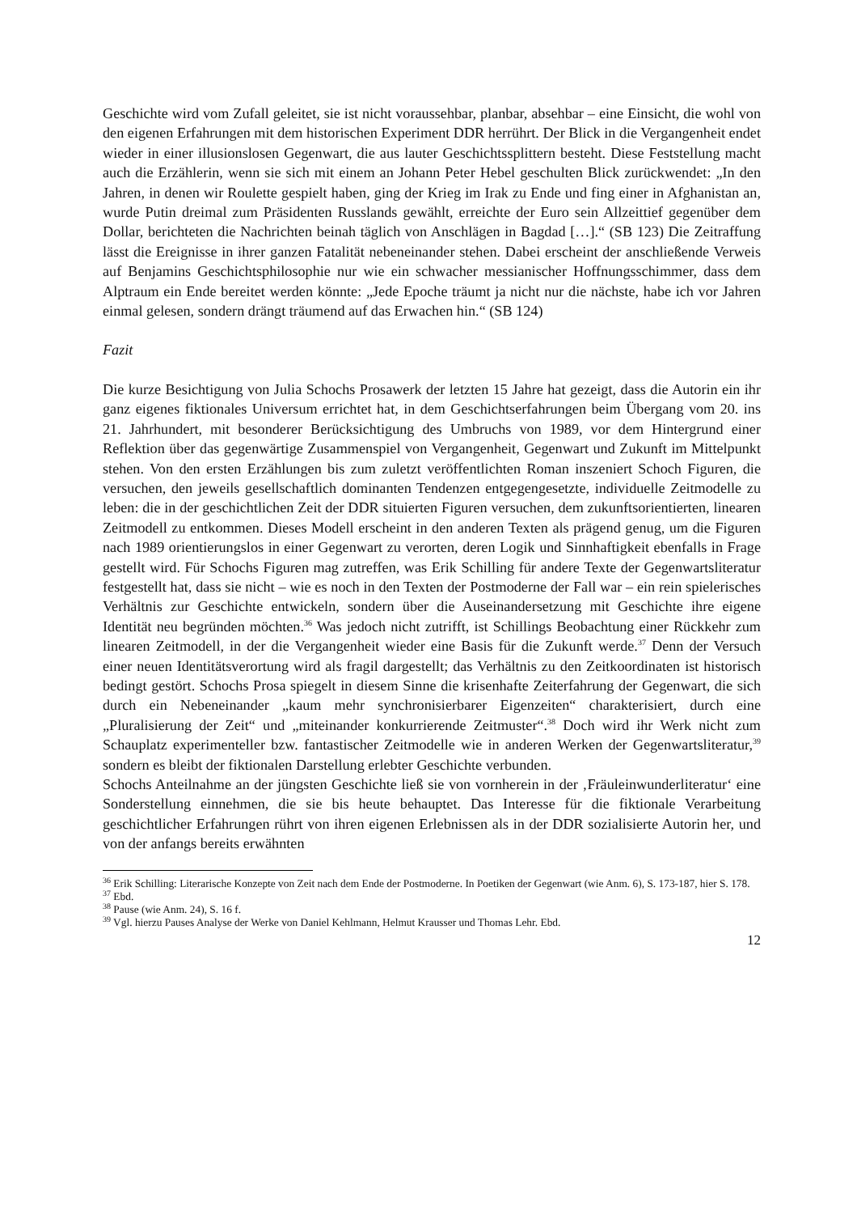Geschichte wird vom Zufall geleitet, sie ist nicht voraussehbar, planbar, absehbar – eine Einsicht, die wohl von den eigenen Erfahrungen mit dem historischen Experiment DDR herrührt. Der Blick in die Vergangenheit endet wieder in einer illusionslosen Gegenwart, die aus lauter Geschichtssplittern besteht. Diese Feststellung macht auch die Erzählerin, wenn sie sich mit einem an Johann Peter Hebel geschulten Blick zurückwendet: „In den Jahren, in denen wir Roulette gespielt haben, ging der Krieg im Irak zu Ende und fing einer in Afghanistan an, wurde Putin dreimal zum Präsidenten Russlands gewählt, erreichte der Euro sein Allzeittief gegenüber dem Dollar, berichteten die Nachrichten beinah täglich von Anschlägen in Bagdad […].“ (SB 123) Die Zeitraffung lässt die Ereignisse in ihrer ganzen Fatalität nebeneinander stehen. Dabei erscheint der anschließende Verweis auf Benjamins Geschichtsphilosophie nur wie ein schwacher messianischer Hoffnungsschimmer, dass dem Alptraum ein Ende bereitet werden könnte: „Jede Epoche träumt ja nicht nur die nächste, habe ich vor Jahren einmal gelesen, sondern drängt träumend auf das Erwachen hin.“ (SB 124)
Fazit
Die kurze Besichtigung von Julia Schochs Prosawerk der letzten 15 Jahre hat gezeigt, dass die Autorin ein ihr ganz eigenes fiktionales Universum errichtet hat, in dem Geschichtserfahrungen beim Übergang vom 20. ins 21. Jahrhundert, mit besonderer Berücksichtigung des Umbruchs von 1989, vor dem Hintergrund einer Reflektion über das gegenwärtige Zusammenspiel von Vergangenheit, Gegenwart und Zukunft im Mittelpunkt stehen. Von den ersten Erzählungen bis zum zuletzt veröffentlichten Roman inszeniert Schoch Figuren, die versuchen, den jeweils gesellschaftlich dominanten Tendenzen entgegengesetzte, individuelle Zeitmodelle zu leben: die in der geschichtlichen Zeit der DDR situierten Figuren versuchen, dem zukunftsorientierten, linearen Zeitmodell zu entkommen. Dieses Modell erscheint in den anderen Texten als prägend genug, um die Figuren nach 1989 orientierungslos in einer Gegenwart zu verorten, deren Logik und Sinnhaftigkeit ebenfalls in Frage gestellt wird. Für Schochs Figuren mag zutreffen, was Erik Schilling für andere Texte der Gegenwartsliteratur festgestellt hat, dass sie nicht – wie es noch in den Texten der Postmoderne der Fall war – ein rein spielerisches Verhältnis zur Geschichte entwickeln, sondern über die Auseinandersetzung mit Geschichte ihre eigene Identität neu begründen möchten.<sup>36</sup> Was jedoch nicht zutrifft, ist Schillings Beobachtung einer Rückkehr zum linearen Zeitmodell, in der die Vergangenheit wieder eine Basis für die Zukunft werde.<sup>37</sup> Denn der Versuch einer neuen Identitätsverortung wird als fragil dargestellt; das Verhältnis zu den Zeitkoordinaten ist historisch bedingt gestört. Schochs Prosa spiegelt in diesem Sinne die krisenhafte Zeiterfahrung der Gegenwart, die sich durch ein Nebeneinander „kaum mehr synchronisierbarer Eigenzeiten“ charakterisiert, durch eine „Pluralisierung der Zeit“ und „miteinander konkurrierende Zeitmuster“.<sup>38</sup> Doch wird ihr Werk nicht zum Schauplatz experimenteller bzw. fantastischer Zeitmodelle wie in anderen Werken der Gegenwartsliteratur,<sup>39</sup> sondern es bleibt der fiktionalen Darstellung erlebter Geschichte verbunden.
Schochs Anteilnahme an der jüngsten Geschichte ließ sie von vornherein in der ‚Fräuleinwunderliteratur‘ eine Sonderstellung einnehmen, die sie bis heute behauptet. Das Interesse für die fiktionale Verarbeitung geschichtlicher Erfahrungen rührt von ihren eigenen Erlebnissen als in der DDR sozialisierte Autorin her, und von der anfangs bereits erwähnten
<sup>36</sup> Erik Schilling: Literarische Konzepte von Zeit nach dem Ende der Postmoderne. In Poetiken der Gegenwart (wie Anm. 6), S. 173-187, hier S. 178.
<sup>37</sup> Ebd.
<sup>38</sup> Pause (wie Anm. 24), S. 16 f.
<sup>39</sup> Vgl. hierzu Pauses Analyse der Werke von Daniel Kehlmann, Helmut Krausser und Thomas Lehr. Ebd.
12